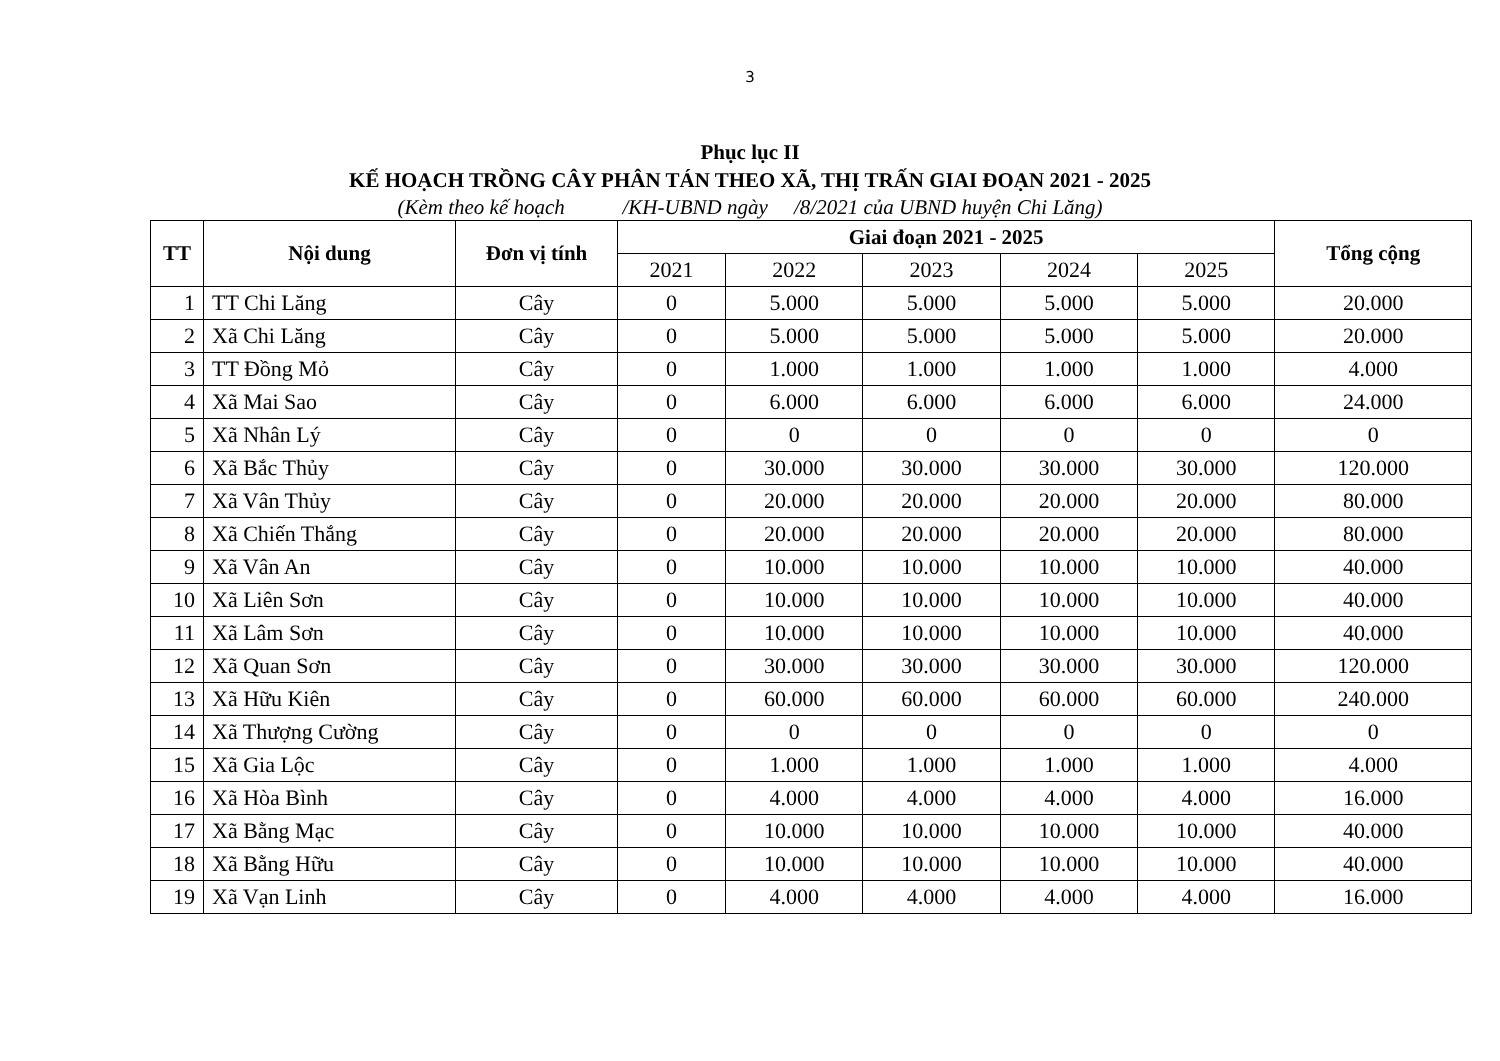3
Phục lục II
KẾ HOẠCH TRỒNG CÂY PHÂN TÁN THEO XÃ, THỊ TRẤN GIAI ĐOẠN 2021 - 2025
(Kèm theo kế hoạch /KH-UBND ngày /8/2021 của UBND huyện Chi Lăng)
| TT | Nội dung | Đơn vị tính | Giai đoạn 2021 - 2025 | | | | | Tổng cộng |
| --- | --- | --- | --- | --- | --- | --- | --- | --- |
| | | | 2021 | 2022 | 2023 | 2024 | 2025 | |
| 1 | TT Chi Lăng | Cây | 0 | 5.000 | 5.000 | 5.000 | 5.000 | 20.000 |
| 2 | Xã Chi Lăng | Cây | 0 | 5.000 | 5.000 | 5.000 | 5.000 | 20.000 |
| 3 | TT Đồng Mỏ | Cây | 0 | 1.000 | 1.000 | 1.000 | 1.000 | 4.000 |
| 4 | Xã Mai Sao | Cây | 0 | 6.000 | 6.000 | 6.000 | 6.000 | 24.000 |
| 5 | Xã Nhân Lý | Cây | 0 | 0 | 0 | 0 | 0 | 0 |
| 6 | Xã Bắc Thủy | Cây | 0 | 30.000 | 30.000 | 30.000 | 30.000 | 120.000 |
| 7 | Xã Vân Thủy | Cây | 0 | 20.000 | 20.000 | 20.000 | 20.000 | 80.000 |
| 8 | Xã Chiến Thắng | Cây | 0 | 20.000 | 20.000 | 20.000 | 20.000 | 80.000 |
| 9 | Xã Vân An | Cây | 0 | 10.000 | 10.000 | 10.000 | 10.000 | 40.000 |
| 10 | Xã Liên Sơn | Cây | 0 | 10.000 | 10.000 | 10.000 | 10.000 | 40.000 |
| 11 | Xã Lâm Sơn | Cây | 0 | 10.000 | 10.000 | 10.000 | 10.000 | 40.000 |
| 12 | Xã Quan Sơn | Cây | 0 | 30.000 | 30.000 | 30.000 | 30.000 | 120.000 |
| 13 | Xã Hữu Kiên | Cây | 0 | 60.000 | 60.000 | 60.000 | 60.000 | 240.000 |
| 14 | Xã Thượng Cường | Cây | 0 | 0 | 0 | 0 | 0 | 0 |
| 15 | Xã Gia Lộc | Cây | 0 | 1.000 | 1.000 | 1.000 | 1.000 | 4.000 |
| 16 | Xã Hòa Bình | Cây | 0 | 4.000 | 4.000 | 4.000 | 4.000 | 16.000 |
| 17 | Xã Bằng Mạc | Cây | 0 | 10.000 | 10.000 | 10.000 | 10.000 | 40.000 |
| 18 | Xã Bằng Hữu | Cây | 0 | 10.000 | 10.000 | 10.000 | 10.000 | 40.000 |
| 19 | Xã Vạn Linh | Cây | 0 | 4.000 | 4.000 | 4.000 | 4.000 | 16.000 |